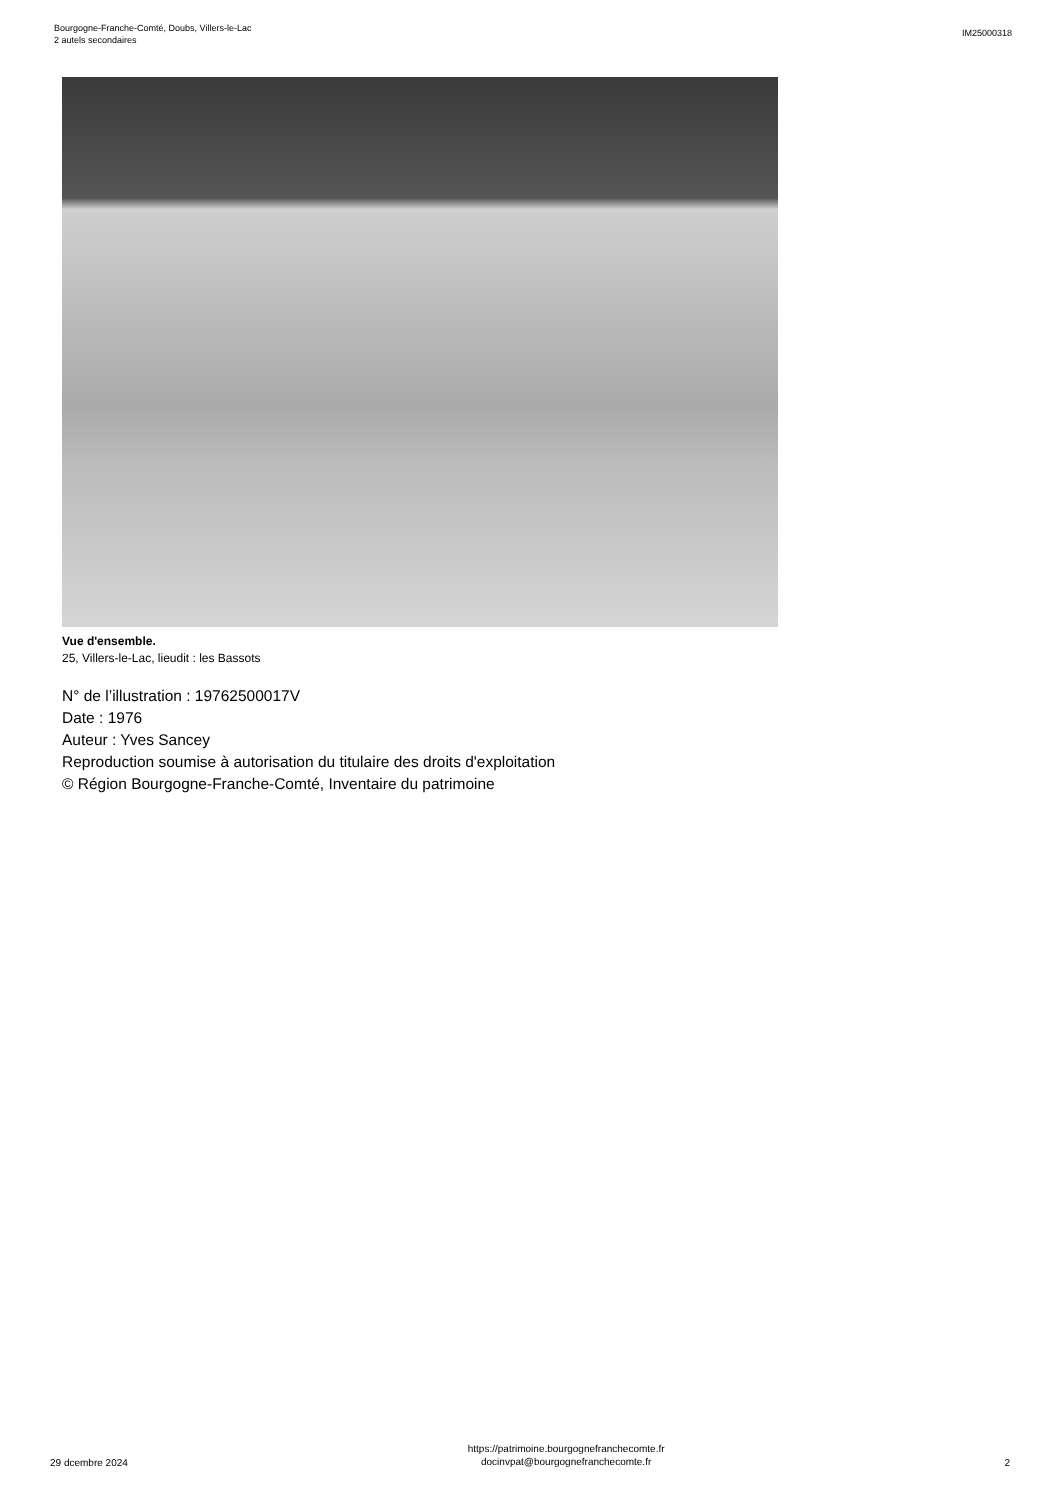Bourgogne-Franche-Comté, Doubs, Villers-le-Lac
2 autels secondaires
IM25000318
Vue d'ensemble.
25, Villers-le-Lac, lieudit : les Bassots
N° de l’illustration : 19762500017V
Date : 1976
Auteur : Yves Sancey
Reproduction soumise à autorisation du titulaire des droits d'exploitation
© Région Bourgogne-Franche-Comté, Inventaire du patrimoine
29 dcembre 2024 https://patrimoine.bourgognefranchecomte.fr
docinvpat@bourgognefranchecomte.fr 2